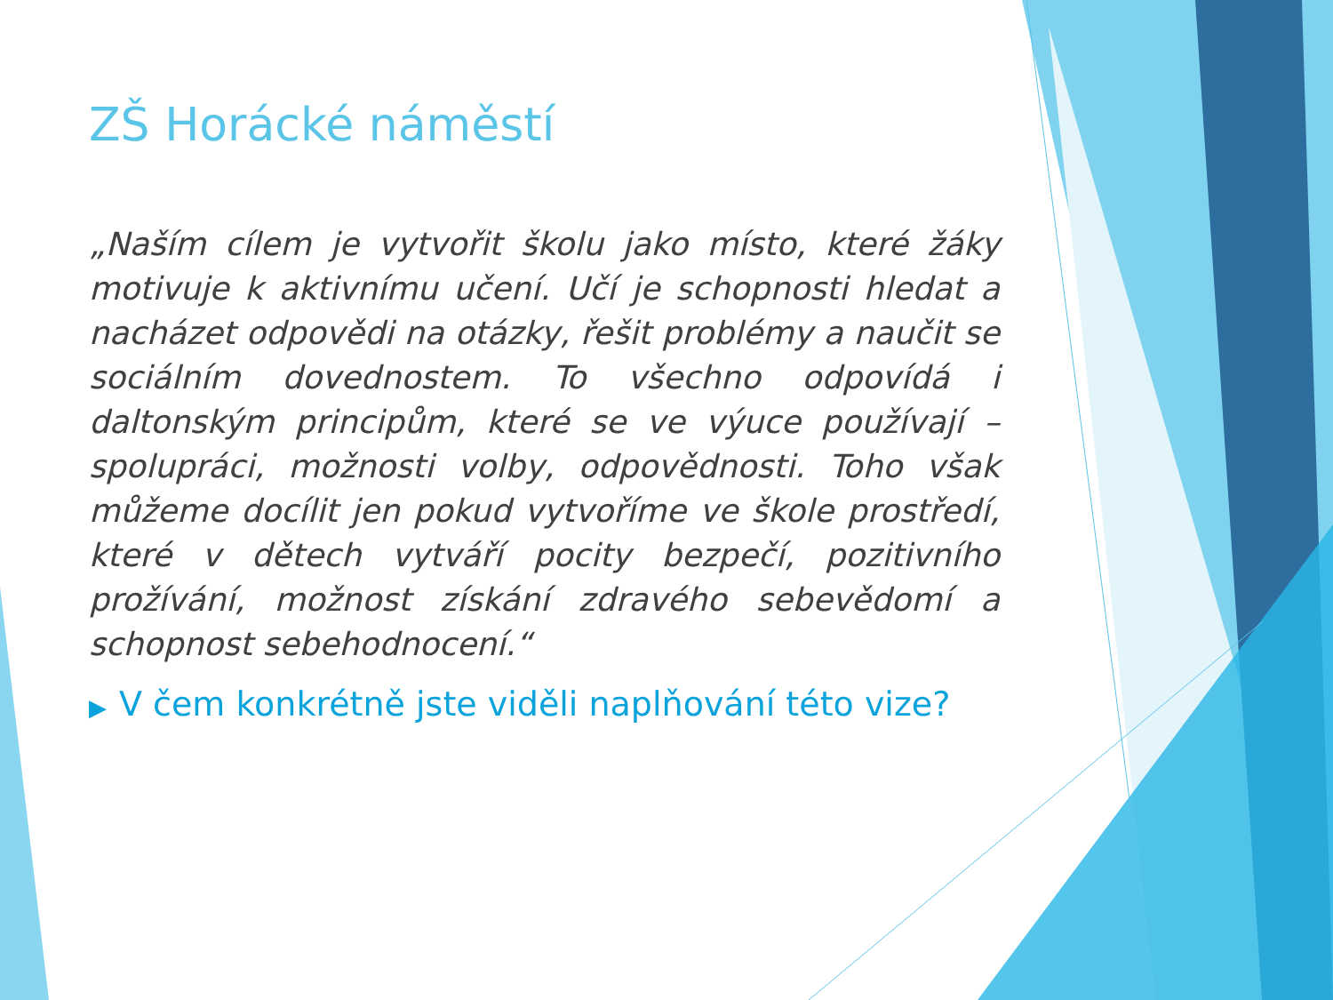ZŠ Horácké náměstí
„Naším cílem je vytvořit školu jako místo, které žáky motivuje k aktivnímu učení. Učí je schopnosti hledat a nacházet odpovědi na otázky, řešit problémy a naučit se sociálním dovednostem. To všechno odpovídá i daltonským principům, které se ve výuce používají – spolupráci, možnosti volby, odpovědnosti. Toho však můžeme docílit jen pokud vytvoříme ve škole prostředí, které v dětech vytváří pocity bezpečí, pozitivního prožívání, možnost získání zdravého sebevědomí a schopnost sebehodnocení.“
▶ V čem konkrétně jste viděli naplňování této vize?